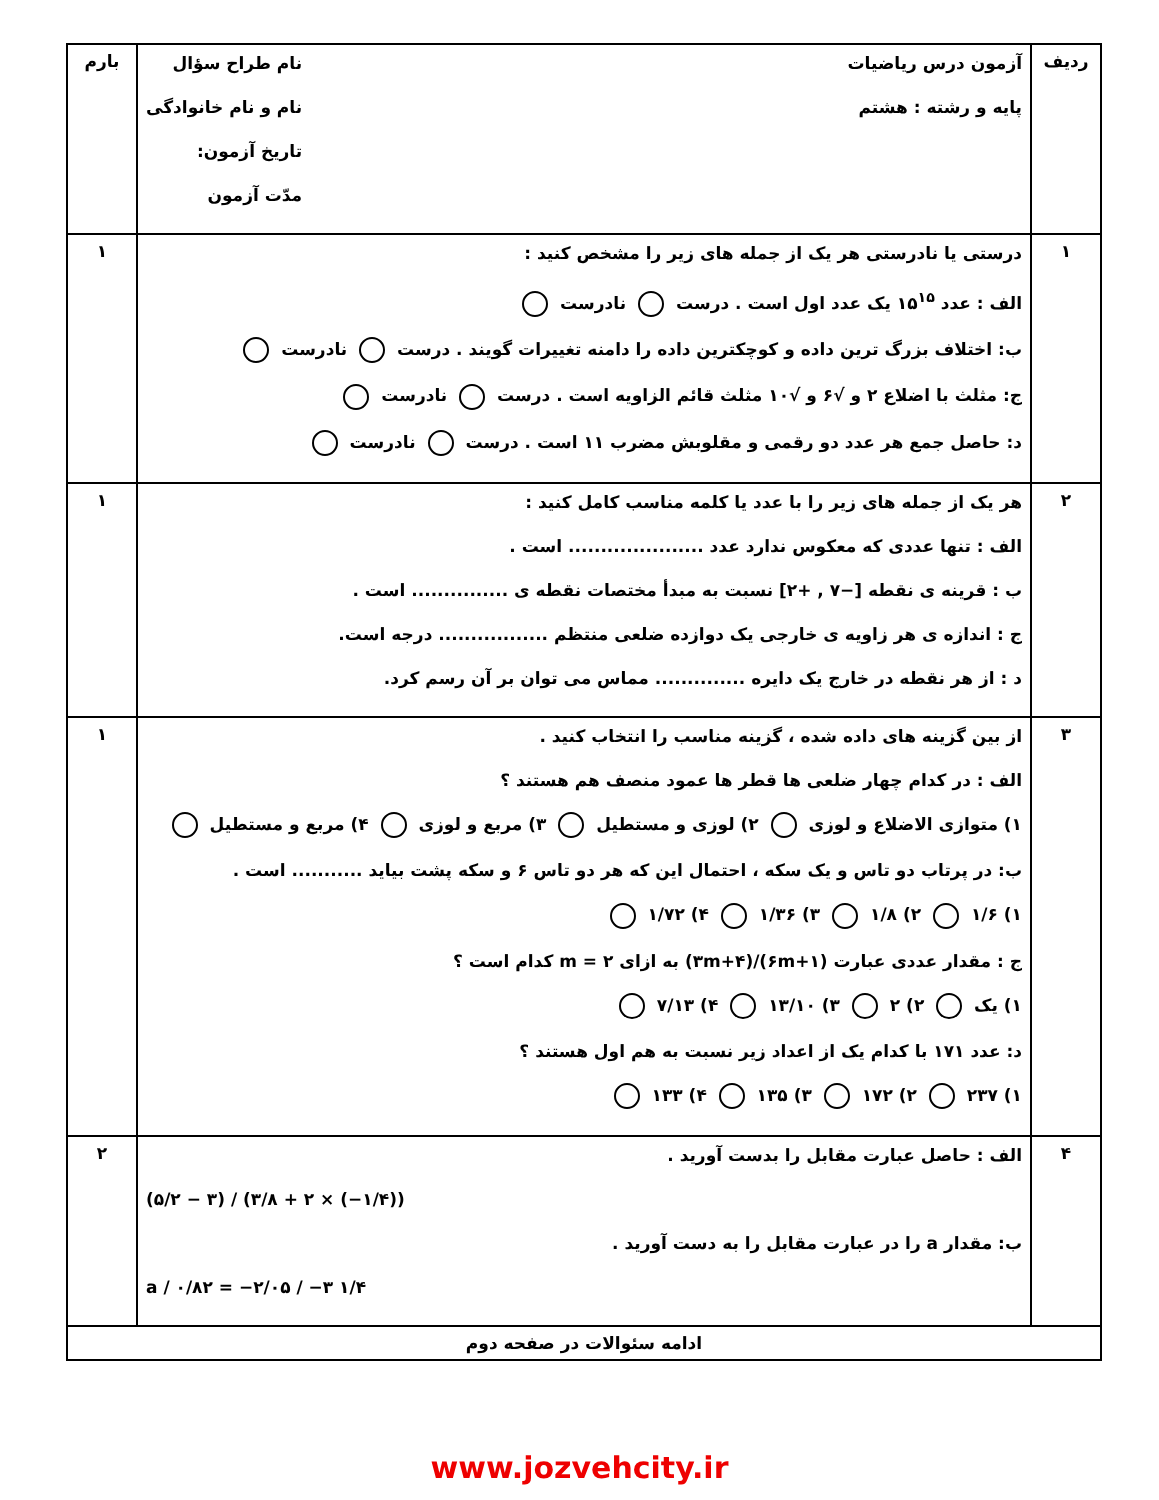| ردیف | آزمون درس ریاضیات پایه و رشته : هشتم نام طراح سؤال نام و نام خانوادگی تاریخ آزمون: مدّت آزمون | بارم |
| ۱ | درستی یا نادرستی هر یک از جمله های زیر را مشخص کنید : الف : عدد ۱۵<sup>۱۵</sup> یک عدد اول است . درست نادرست ب: اختلاف بزرگ ترین داده و کوچکترین داده را دامنه تغییرات گویند . درست نادرست ج: مثلث با اضلاع ۲ و √۶ و √۱۰ مثلث قائم الزاویه است . درست نادرست د: حاصل جمع هر عدد دو رقمی و مقلوبش مضرب ۱۱ است . درست نادرست | ۱ |
| ۲ | هر یک از جمله های زیر را با عدد یا کلمه مناسب کامل کنید : الف : تنها عددی که معکوس ندارد عدد ..................... است . ب : قرینه ی نقطه [−۷ , +۲] نسبت به مبدأ مختصات نقطه ی ............... است . ج : اندازه ی هر زاویه ی خارجی یک دوازده ضلعی منتظم ................. درجه است. د : از هر نقطه در خارج یک دایره .............. مماس می توان بر آن رسم کرد. | ۱ |
| ۳ | از بین گزینه های داده شده ، گزینه مناسب را انتخاب کنید . الف : در کدام چهار ضلعی ها قطر ها عمود منصف هم هستند ؟ ۱) متوازی الاضلاع و لوزی ۲) لوزی و مستطیل ۳) مربع و لوزی ۴) مربع و مستطیل ب: در پرتاب دو تاس و یک سکه ، احتمال این که هر دو تاس ۶ و سکه پشت بیاید ........... است . ۱) ۱/۶ ۲) ۱/۸ ۳) ۱/۳۶ ۴) ۱/۷۲ ج : مقدار عددی عبارت (۶m+۱)/(۳m+۴) به ازای m = ۲ کدام است ؟ ۱) یک ۲) ۲ ۳) ۱۳/۱۰ ۴) ۷/۱۳ د: عدد ۱۷۱ با کدام یک از اعداد زیر نسبت به هم اول هستند ؟ ۱) ۲۳۷ ۲) ۱۷۲ ۳) ۱۳۵ ۴) ۱۳۳ | ۱ |
| ۴ | الف : حاصل عبارت مقابل را بدست آورید . (۵/۲ − ۳) / (۳/۸ + ۲ × (−۱/۴)) ب: مقدار a را در عبارت مقابل را به دست آورید . a / ۰/۸۲ = −۲/۰۵ / −۳ ۱/۴ | ۲ |
| ادامه سئوالات در صفحه دوم | | |
www.jozvehcity.ir